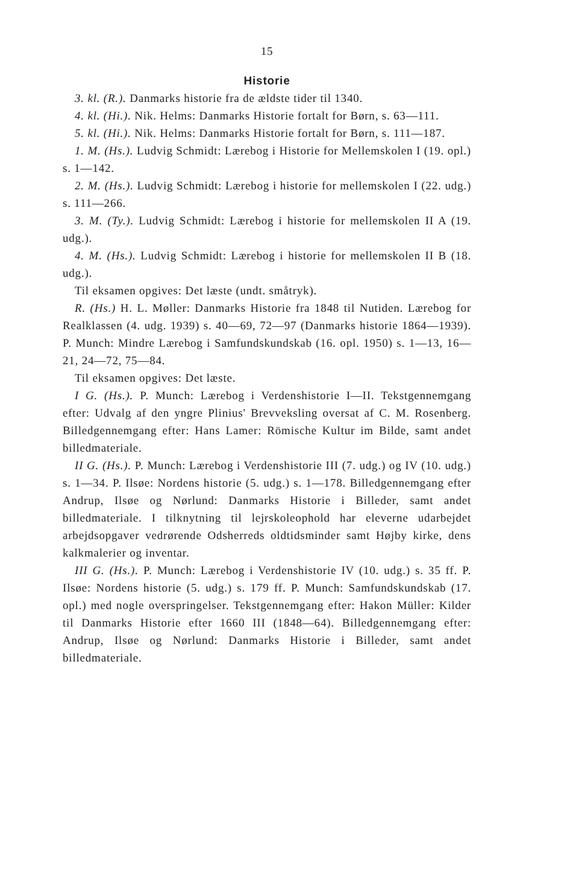15
Historie
3. kl. (R.). Danmarks historie fra de ældste tider til 1340.
4. kl. (Hi.). Nik. Helms: Danmarks Historie fortalt for Børn, s. 63—111.
5. kl. (Hi.). Nik. Helms: Danmarks Historie fortalt for Børn, s. 111—187.
1. M. (Hs.). Ludvig Schmidt: Lærebog i Historie for Mellemskolen I (19. opl.) s. 1—142.
2. M. (Hs.). Ludvig Schmidt: Lærebog i historie for mellemskolen I (22. udg.) s. 111—266.
3. M. (Ty.). Ludvig Schmidt: Lærebog i historie for mellemskolen II A (19. udg.).
4. M. (Hs.). Ludvig Schmidt: Lærebog i historie for mellemskolen II B (18. udg.).
Til eksamen opgives: Det læste (undt. småtryk).
R. (Hs.) H. L. Møller: Danmarks Historie fra 1848 til Nutiden. Lærebog for Realklassen (4. udg. 1939) s. 40—69, 72—97 (Danmarks historie 1864—1939). P. Munch: Mindre Lærebog i Samfundskundskab (16. opl. 1950) s. 1—13, 16—21, 24—72, 75—84.
Til eksamen opgives: Det læste.
I G. (Hs.). P. Munch: Lærebog i Verdenshistorie I—II. Tekstgennemgang efter: Udvalg af den yngre Plinius' Brevveksling oversat af C. M. Rosenberg. Billedgennemgang efter: Hans Lamer: Römische Kultur im Bilde, samt andet billedmateriale.
II G. (Hs.). P. Munch: Lærebog i Verdenshistorie III (7. udg.) og IV (10. udg.) s. 1—34. P. Ilsøe: Nordens historie (5. udg.) s. 1—178. Billedgennemgang efter Andrup, Ilsøe og Nørlund: Danmarks Historie i Billeder, samt andet billedmateriale. I tilknytning til lejrskoleophold har eleverne udarbejdet arbejdsopgaver vedrørende Odsherreds oldtidsminder samt Højby kirke, dens kalkmalerier og inventar.
III G. (Hs.). P. Munch: Lærebog i Verdenshistorie IV (10. udg.) s. 35 ff. P. Ilsøe: Nordens historie (5. udg.) s. 179 ff. P. Munch: Samfundskundskab (17. opl.) med nogle overspringelser. Tekstgennemgang efter: Hakon Müller: Kilder til Danmarks Historie efter 1660 III (1848—64). Billedgennemgang efter: Andrup, Ilsøe og Nørlund: Danmarks Historie i Billeder, samt andet billedmateriale.